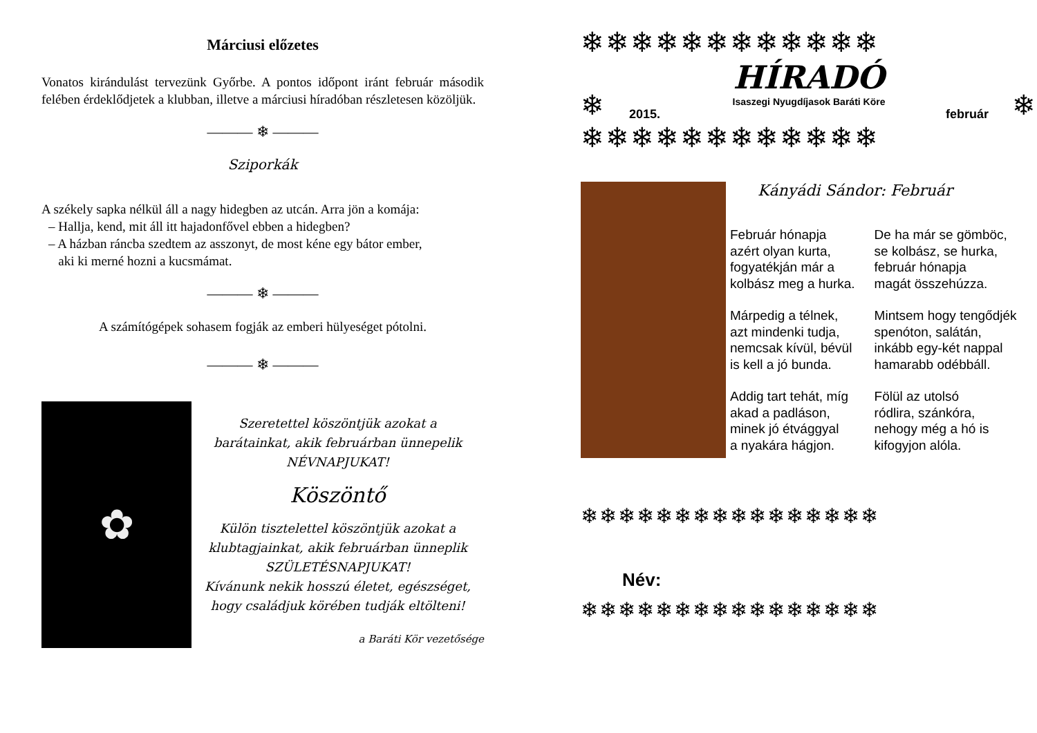Márciusi előzetes
Vonatos kirándulást tervezünk Győrbe. A pontos időpont iránt február második felében érdeklődjetek a klubban, illetve a márciusi híradóban részletesen közöljük.
——— ❄ ———
Sziporkák
A székely sapka nélkül áll a nagy hidegben az utcán. Arra jön a komája:
– Hallja, kend, mit áll itt hajadonfővel ebben a hidegben?
– A házban ráncba szedtem az asszonyt, de most kéne egy bátor ember,
aki ki merné hozni a kucsmámat.
——— ❄ ———
A számítógépek sohasem fogják az emberi hülyeséget pótolni.
——— ❄ ———
✿
Szeretettel köszöntjük azokat a
barátainkat, akik februárban ünnepelik
NÉVNAPJUKAT!
Köszöntő
Külön tisztelettel köszöntjük azokat a
klubtagjainkat, akik februárban ünneplik
SZÜLETÉSNAPJUKAT!
Kívánunk nekik hosszú életet, egészséget,
hogy családjuk körében tudják eltölteni!
a Baráti Kör vezetősége
❄❄❄❄❄❄❄❄❄❄❄❄
❄
HÍRADÓ
Isaszegi Nyugdíjasok Baráti Köre
2015. február
❄
❄❄❄❄❄❄❄❄❄❄❄❄
Kányádi Sándor: Február
Február hónapja
azért olyan kurta,
fogyatékján már a
kolbász meg a hurka.
Márpedig a télnek,
azt mindenki tudja,
nemcsak kívül, bévül
is kell a jó bunda.
Addig tart tehát, míg
akad a padláson,
minek jó étvággyal
a nyakára hágjon.
De ha már se gömböc,
se kolbász, se hurka,
február hónapja
magát összehúzza.
Mintsem hogy tengődjék
spenóton, salátán,
inkább egy-két nappal
hamarabb odébbáll.
Fölül az utolsó
ródlira, szánkóra,
nehogy még a hó is
kifogyjon alóla.
❄❄❄❄❄❄❄❄❄❄❄❄❄❄❄❄
Név:
❄❄❄❄❄❄❄❄❄❄❄❄❄❄❄❄